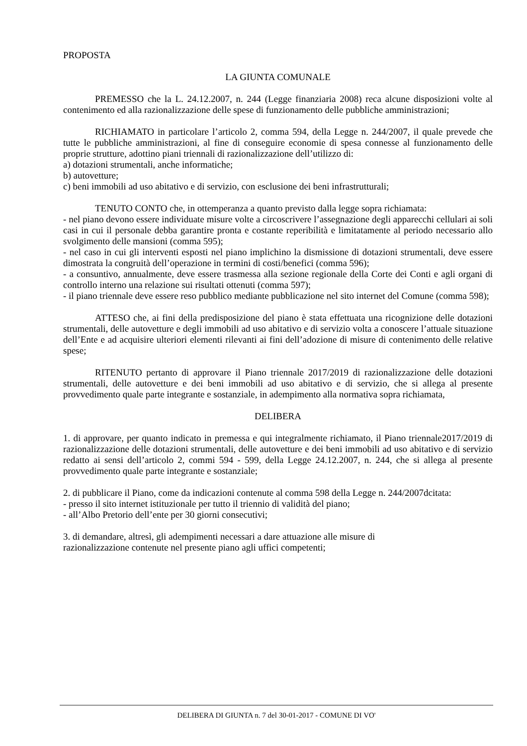PROPOSTA
LA GIUNTA COMUNALE
PREMESSO che la L. 24.12.2007, n. 244 (Legge finanziaria 2008) reca alcune disposizioni volte al contenimento ed alla razionalizzazione delle spese di funzionamento delle pubbliche amministrazioni;
RICHIAMATO in particolare l’articolo 2, comma 594, della Legge n. 244/2007, il quale prevede che tutte le pubbliche amministrazioni, al fine di conseguire economie di spesa connesse al funzionamento delle proprie strutture, adottino piani triennali di razionalizzazione dell’utilizzo di:
a) dotazioni strumentali, anche informatiche;
b) autovetture;
c) beni immobili ad uso abitativo e di servizio, con esclusione dei beni infrastrutturali;
TENUTO CONTO che, in ottemperanza a quanto previsto dalla legge sopra richiamata:
- nel piano devono essere individuate misure volte a circoscrivere l’assegnazione degli apparecchi cellulari ai soli casi in cui il personale debba garantire pronta e costante reperibilità e limitatamente al periodo necessario allo svolgimento delle mansioni (comma 595);
- nel caso in cui gli interventi esposti nel piano implichino la dismissione di dotazioni strumentali, deve essere dimostrata la congruità dell’operazione in termini di costi/benefici (comma 596);
- a consuntivo, annualmente, deve essere trasmessa alla sezione regionale della Corte dei Conti e agli organi di controllo interno una relazione sui risultati ottenuti (comma 597);
- il piano triennale deve essere reso pubblico mediante pubblicazione nel sito internet del Comune (comma 598);
ATTESO che, ai fini della predisposizione del piano è stata effettuata una ricognizione delle dotazioni strumentali, delle autovetture e degli immobili ad uso abitativo e di servizio volta a conoscere l’attuale situazione dell’Ente e ad acquisire ulteriori elementi rilevanti ai fini dell’adozione di misure di contenimento delle relative spese;
RITENUTO pertanto di approvare il Piano triennale 2017/2019 di razionalizzazione delle dotazioni strumentali, delle autovetture e dei beni immobili ad uso abitativo e di servizio, che si allega al presente provvedimento quale parte integrante e sostanziale, in adempimento alla normativa sopra richiamata,
DELIBERA
1. di approvare, per quanto indicato in premessa e qui integralmente richiamato, il Piano triennale2017/2019 di razionalizzazione delle dotazioni strumentali, delle autovetture e dei beni immobili ad uso abitativo e di servizio redatto ai sensi dell’articolo 2, commi 594 - 599, della Legge 24.12.2007, n. 244, che si allega al presente provvedimento quale parte integrante e sostanziale;
2. di pubblicare il Piano, come da indicazioni contenute al comma 598 della Legge n. 244/2007dcitata:
- presso il sito internet istituzionale per tutto il triennio di validità del piano;
- all’Albo Pretorio dell’ente per 30 giorni consecutivi;
3. di demandare, altresì, gli adempimenti necessari a dare attuazione alle misure di
razionalizzazione contenute nel presente piano agli uffici competenti;
DELIBERA DI GIUNTA n. 7 del 30-01-2017 - COMUNE DI VO'